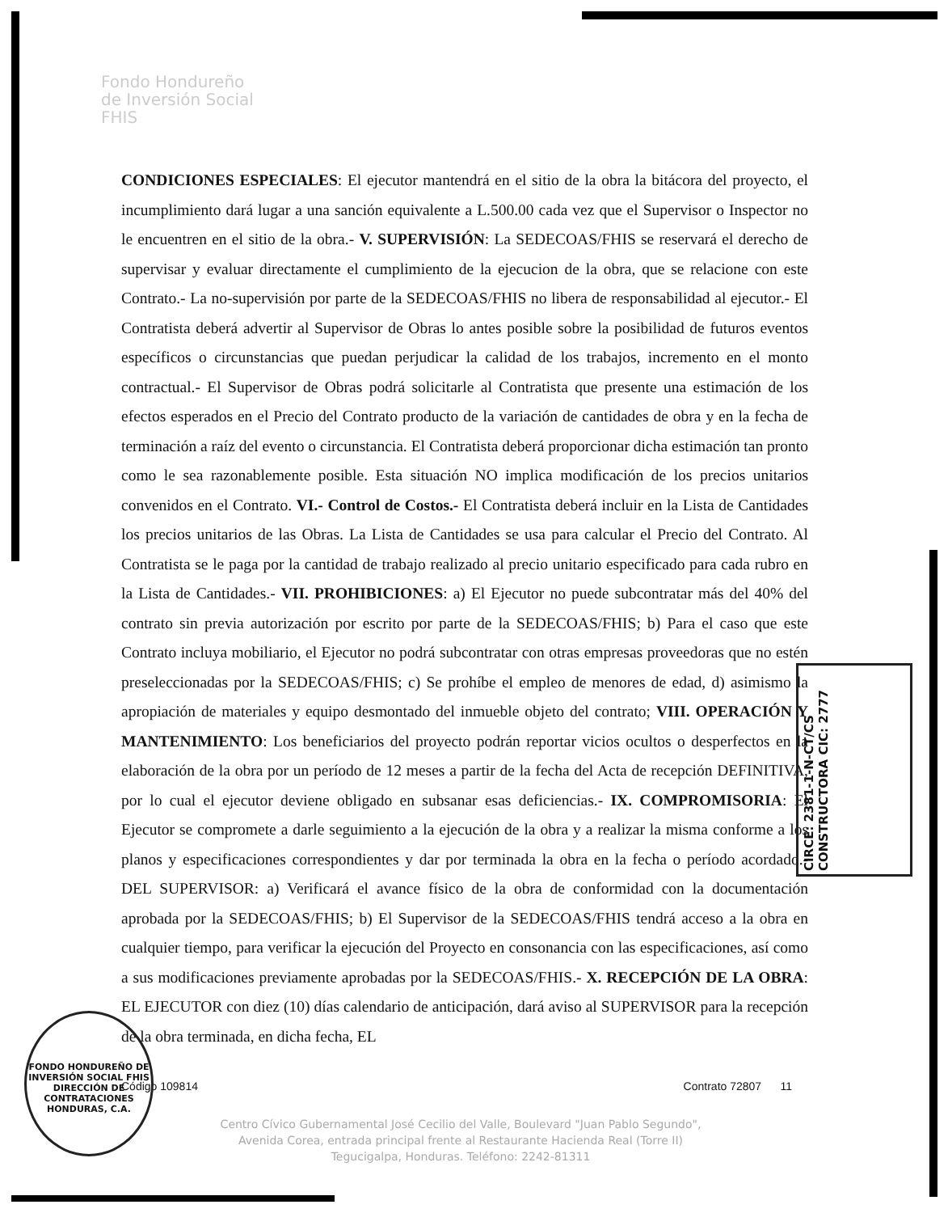Fondo Hondureño
de Inversión Social
FHIS
CONDICIONES ESPECIALES: El ejecutor mantendrá en el sitio de la obra la bitácora del proyecto, el incumplimiento dará lugar a una sanción equivalente a L.500.00 cada vez que el Supervisor o Inspector no le encuentren en el sitio de la obra.- V. SUPERVISIÓN: La SEDECOAS/FHIS se reservará el derecho de supervisar y evaluar directamente el cumplimiento de la ejecucion de la obra, que se relacione con este Contrato.- La no-supervisión por parte de la SEDECOAS/FHIS no libera de responsabilidad al ejecutor.- El Contratista deberá advertir al Supervisor de Obras lo antes posible sobre la posibilidad de futuros eventos específicos o circunstancias que puedan perjudicar la calidad de los trabajos, incremento en el monto contractual.- El Supervisor de Obras podrá solicitarle al Contratista que presente una estimación de los efectos esperados en el Precio del Contrato producto de la variación de cantidades de obra y en la fecha de terminación a raíz del evento o circunstancia. El Contratista deberá proporcionar dicha estimación tan pronto como le sea razonablemente posible. Esta situación NO implica modificación de los precios unitarios convenidos en el Contrato. VI.- Control de Costos.- El Contratista deberá incluir en la Lista de Cantidades los precios unitarios de las Obras. La Lista de Cantidades se usa para calcular el Precio del Contrato. Al Contratista se le paga por la cantidad de trabajo realizado al precio unitario especificado para cada rubro en la Lista de Cantidades.- VII. PROHIBICIONES: a) El Ejecutor no puede subcontratar más del 40% del contrato sin previa autorización por escrito por parte de la SEDECOAS/FHIS; b) Para el caso que este Contrato incluya mobiliario, el Ejecutor no podrá subcontratar con otras empresas proveedoras que no estén preseleccionadas por la SEDECOAS/FHIS; c) Se prohíbe el empleo de menores de edad, d) asimismo la apropiación de materiales y equipo desmontado del inmueble objeto del contrato; VIII. OPERACIÓN Y MANTENIMIENTO: Los beneficiarios del proyecto podrán reportar vicios ocultos o desperfectos en la elaboración de la obra por un período de 12 meses a partir de la fecha del Acta de recepción DEFINITIVA, por lo cual el ejecutor deviene obligado en subsanar esas deficiencias.- IX. COMPROMISORIA: El Ejecutor se compromete a darle seguimiento a la ejecución de la obra y a realizar la misma conforme a los planos y especificaciones correspondientes y dar por terminada la obra en la fecha o período acordado.- DEL SUPERVISOR: a) Verificará el avance físico de la obra de conformidad con la documentación aprobada por la SEDECOAS/FHIS; b) El Supervisor de la SEDECOAS/FHIS tendrá acceso a la obra en cualquier tiempo, para verificar la ejecución del Proyecto en consonancia con las especificaciones, así como a sus modificaciones previamente aprobadas por la SEDECOAS/FHIS.- X. RECEPCIÓN DE LA OBRA: EL EJECUTOR con diez (10) días calendario de anticipación, dará aviso al SUPERVISOR para la recepción de la obra terminada, en dicha fecha, EL
Código 109814 Contrato 72807 11
Centro Cívico Gubernamental José Cecilio del Valle, Boulevard "Juan Pablo Segundo",
Avenida Corea, entrada principal frente al Restaurante Hacienda Real (Torre II)
Tegucigalpa, Honduras. Teléfono: 2242-81311
CIRCE: 2381-1-N-CT/CS CONSTRUCTORA CIC: 2777
FONDO HONDUREÑO DE INVERSIÓN SOCIAL FHIS
DIRECCIÓN DE CONTRATACIONES
HONDURAS, C.A.